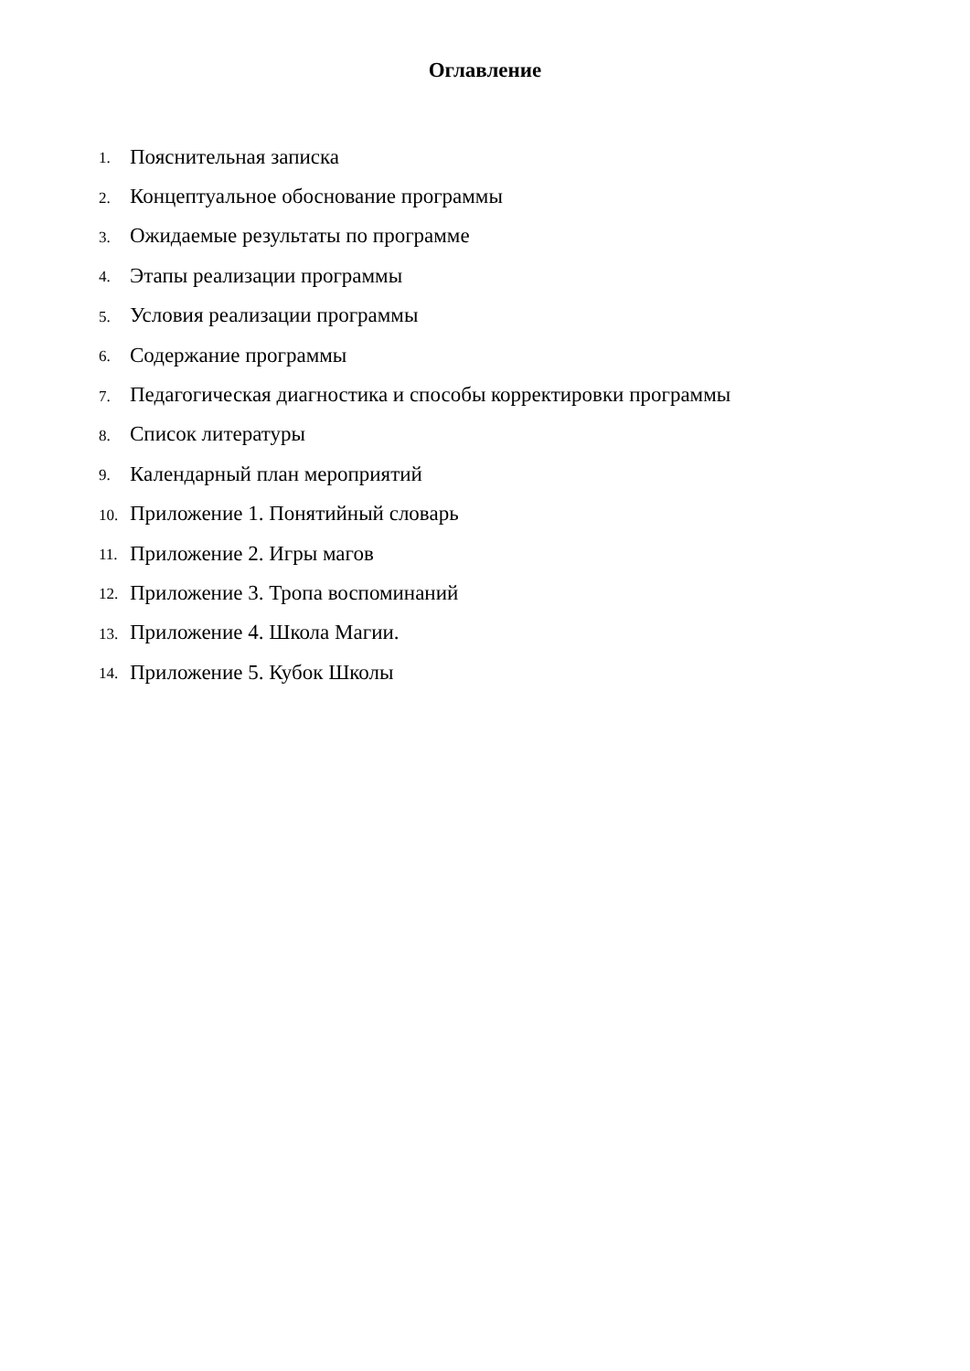Оглавление
1. Пояснительная записка
2. Концептуальное обоснование программы
3. Ожидаемые результаты по программе
4. Этапы реализации программы
5. Условия реализации программы
6. Содержание программы
7. Педагогическая диагностика и способы корректировки программы
8. Список литературы
9. Календарный план мероприятий
10. Приложение 1. Понятийный словарь
11. Приложение 2. Игры магов
12. Приложение 3. Тропа воспоминаний
13. Приложение 4. Школа Магии.
14. Приложение 5. Кубок Школы